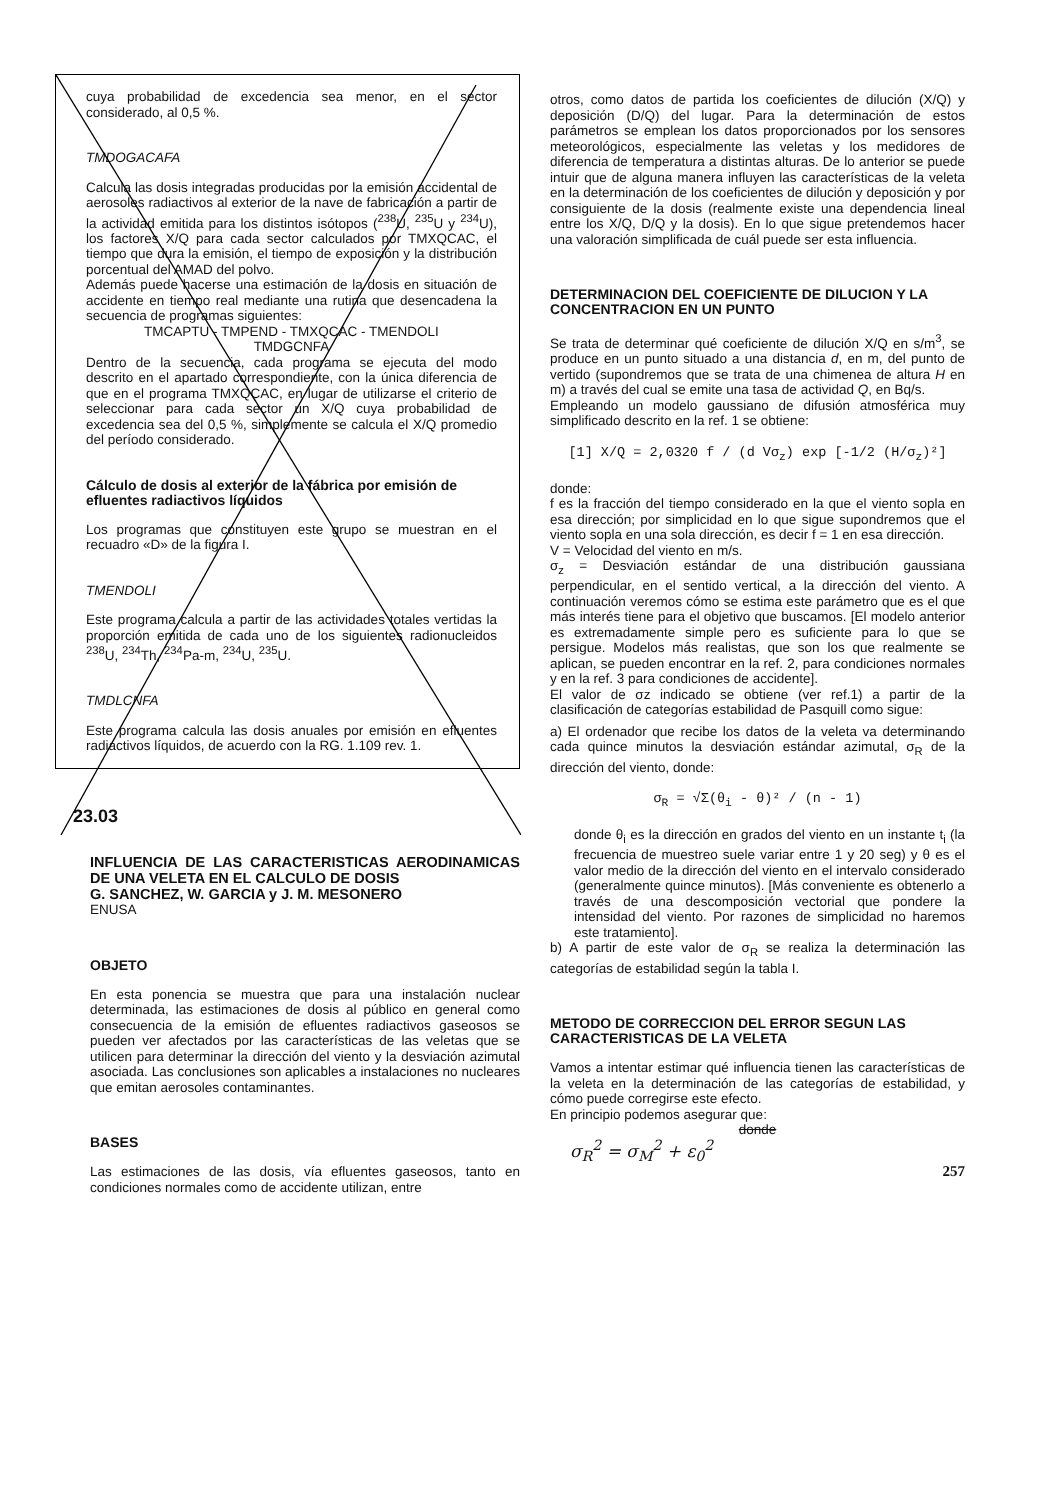cuya probabilidad de excedencia sea menor, en el sector considerado, al 0,5 %.
TMDOGACAFA
Calcula las dosis integradas producidas por la emisión accidental de aerosoles radiactivos al exterior de la nave de fabricación a partir de la actividad emitida para los distintos isótopos (<sup>238</sup>U, <sup>235</sup>U y <sup>234</sup>U), los factores X/Q para cada sector calculados por TMXQCAC, el tiempo que dura la emisión, el tiempo de exposición y la distribución porcentual del AMAD del polvo.
Además puede hacerse una estimación de la dosis en situación de accidente en tiempo real mediante una rutina que desencadena la secuencia de programas siguientes:
TMCAPTU - TMPEND - TMXQCAC - TMENDOLI
TMDGCNFA
Dentro de la secuencia, cada programa se ejecuta del modo descrito en el apartado correspondiente, con la única diferencia de que en el programa TMXQCAC, en lugar de utilizarse el criterio de seleccionar para cada sector un X/Q cuya probabilidad de excedencia sea del 0,5 %, simplemente se calcula el X/Q promedio del período considerado.
Cálculo de dosis al exterior de la fábrica por emisión de efluentes radiactivos líquidos
Los programas que constituyen este grupo se muestran en el recuadro «D» de la figura I.
TMENDOLI
Este programa calcula a partir de las actividades totales vertidas la proporción emitida de cada uno de los siguientes radionucleidos <sup>238</sup>U, <sup>234</sup>Th, <sup>234</sup>Pa-m, <sup>234</sup>U, <sup>235</sup>U.
TMDLCNFA
Este programa calcula las dosis anuales por emisión en efluentes radiactivos líquidos, de acuerdo con la RG. 1.109 rev. 1.
23.03
INFLUENCIA DE LAS CARACTERISTICAS AERODINAMICAS DE UNA VELETA EN EL CALCULO DE DOSIS
G. SANCHEZ, W. GARCIA y J. M. MESONERO
ENUSA
OBJETO
En esta ponencia se muestra que para una instalación nuclear determinada, las estimaciones de dosis al público en general como consecuencia de la emisión de efluentes radiactivos gaseosos se pueden ver afectados por las características de las veletas que se utilicen para determinar la dirección del viento y la desviación azimutal asociada. Las conclusiones son aplicables a instalaciones no nucleares que emitan aerosoles contaminantes.
BASES
Las estimaciones de las dosis, vía efluentes gaseosos, tanto en condiciones normales como de accidente utilizan, entre
otros, como datos de partida los coeficientes de dilución (X/Q) y deposición (D/Q) del lugar. Para la determinación de estos parámetros se emplean los datos proporcionados por los sensores meteorológicos, especialmente las veletas y los medidores de diferencia de temperatura a distintas alturas. De lo anterior se puede intuir que de alguna manera influyen las características de la veleta en la determinación de los coeficientes de dilución y deposición y por consiguiente de la dosis (realmente existe una dependencia lineal entre los X/Q, D/Q y la dosis). En lo que sigue pretendemos hacer una valoración simplificada de cuál puede ser esta influencia.
DETERMINACION DEL COEFICIENTE DE DILUCION Y LA CONCENTRACION EN UN PUNTO
Se trata de determinar qué coeficiente de dilución X/Q en s/m<sup>3</sup>, se produce en un punto situado a una distancia d, en m, del punto de vertido (supondremos que se trata de una chimenea de altura H en m) a través del cual se emite una tasa de actividad Q, en Bq/s.
Empleando un modelo gaussiano de difusión atmosférica muy simplificado descrito en la ref. 1 se obtiene:
[1] X/Q = 2,0320 f / (d Vσ<sub>z</sub>) exp [-1/2 (H/σ<sub>z</sub>)²]
donde:
f es la fracción del tiempo considerado en la que el viento sopla en esa dirección; por simplicidad en lo que sigue supondremos que el viento sopla en una sola dirección, es decir f = 1 en esa dirección.
V = Velocidad del viento en m/s.
σ<sub>z</sub> = Desviación estándar de una distribución gaussiana perpendicular, en el sentido vertical, a la dirección del viento. A continuación veremos cómo se estima este parámetro que es el que más interés tiene para el objetivo que buscamos. [El modelo anterior es extremadamente simple pero es suficiente para lo que se persigue. Modelos más realistas, que son los que realmente se aplican, se pueden encontrar en la ref. 2, para condiciones normales y en la ref. 3 para condiciones de accidente].
El valor de σz indicado se obtiene (ver ref.1) a partir de la clasificación de categorías estabilidad de Pasquill como sigue:
a) El ordenador que recibe los datos de la veleta va determinando cada quince minutos la desviación estándar azimutal, σ<sub>R</sub> de la dirección del viento, donde:
σ<sub>R</sub> = √Σ(θ<sub>i</sub> - θ)² / (n - 1)
donde θ<sub>i</sub> es la dirección en grados del viento en un instante t<sub>i</sub> (la frecuencia de muestreo suele variar entre 1 y 20 seg) y θ es el valor medio de la dirección del viento en el intervalo considerado (generalmente quince minutos). [Más conveniente es obtenerlo a través de una descomposición vectorial que pondere la intensidad del viento. Por razones de simplicidad no haremos este tratamiento].
b) A partir de este valor de σ<sub>R</sub> se realiza la determinación las categorías de estabilidad según la tabla I.
METODO DE CORRECCION DEL ERROR SEGUN LAS CARACTERISTICAS DE LA VELETA
Vamos a intentar estimar qué influencia tienen las características de la veleta en la determinación de las categorías de estabilidad, y cómo puede corregirse este efecto.
En principio podemos asegurar que:
donde
σ<sub>R</sub><sup>2</sup> = σ<sub>M</sub><sup>2</sup> + ε<sub>0</sub><sup>2</sup>
257